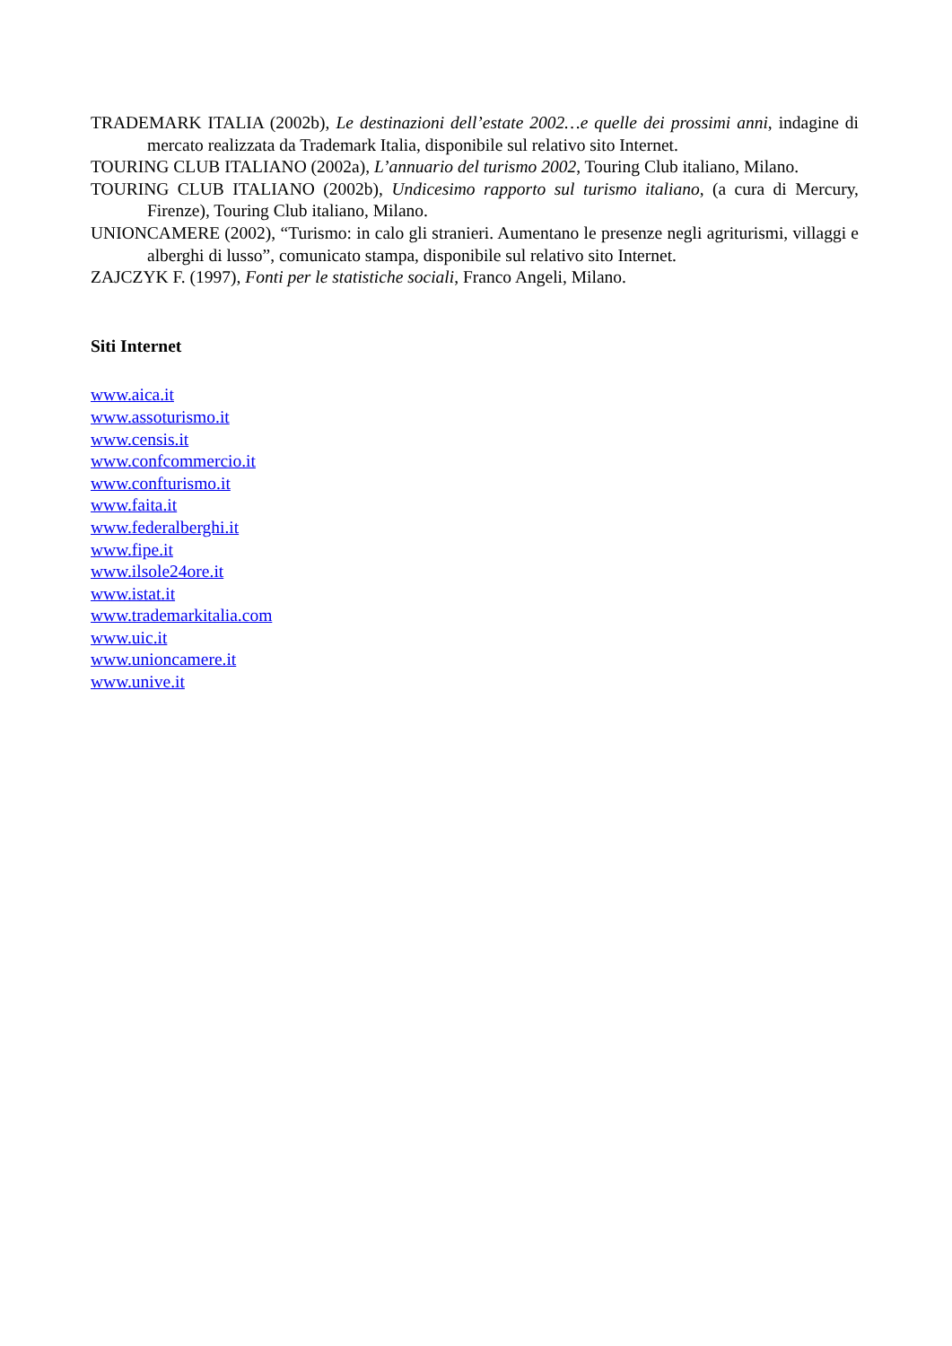TRADEMARK ITALIA (2002b), Le destinazioni dell’estate 2002…e quelle dei prossimi anni, indagine di mercato realizzata da Trademark Italia, disponibile sul relativo sito Internet.
TOURING CLUB ITALIANO (2002a), L’annuario del turismo 2002, Touring Club italiano, Milano.
TOURING CLUB ITALIANO (2002b), Undicesimo rapporto sul turismo italiano, (a cura di Mercury, Firenze), Touring Club italiano, Milano.
UNIONCAMERE (2002), “Turismo: in calo gli stranieri. Aumentano le presenze negli agriturismi, villaggi e alberghi di lusso”, comunicato stampa, disponibile sul relativo sito Internet.
ZAJCZYK F. (1997), Fonti per le statistiche sociali, Franco Angeli, Milano.
Siti Internet
www.aica.it
www.assoturismo.it
www.censis.it
www.confcommercio.it
www.confturismo.it
www.faita.it
www.federalberghi.it
www.fipe.it
www.ilsole24ore.it
www.istat.it
www.trademarkitalia.com
www.uic.it
www.unioncamere.it
www.unive.it